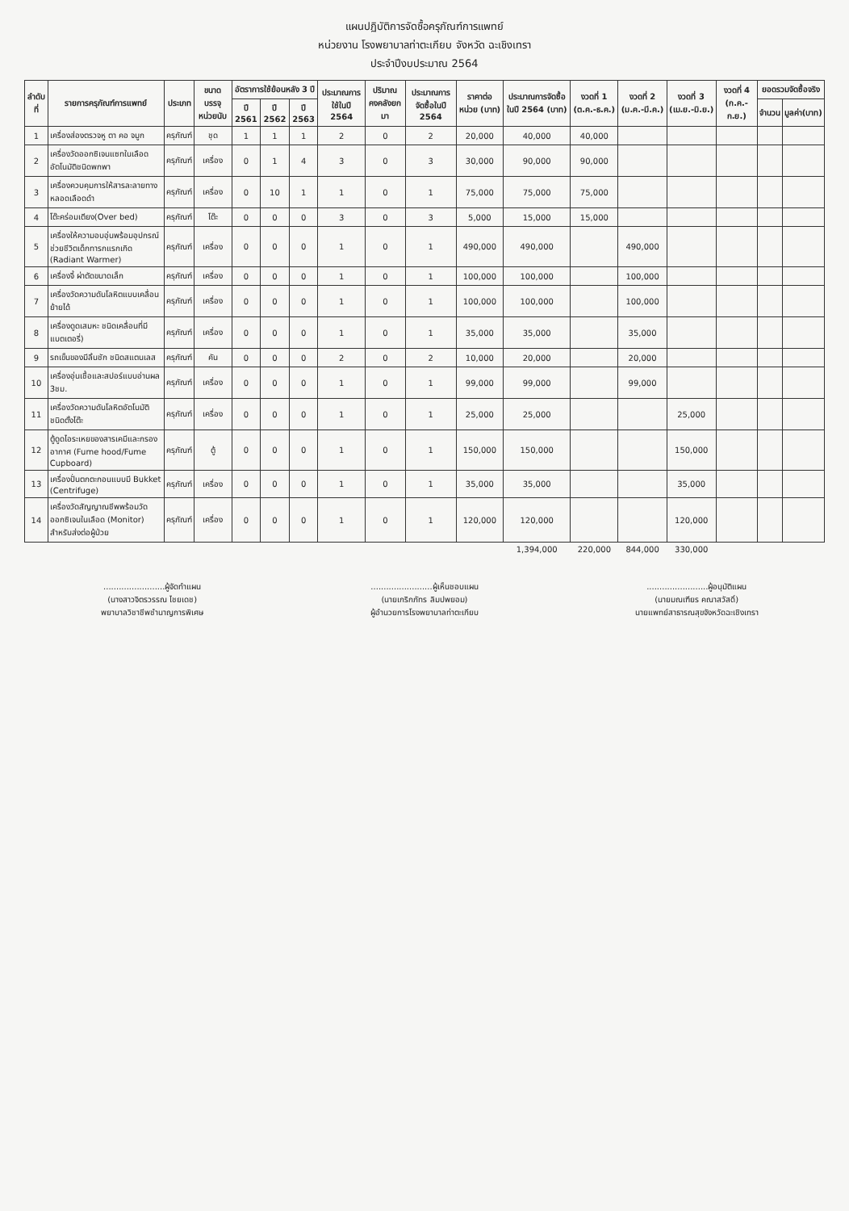แผนปฏิบัติการจัดซื้อครุภัณฑ์การแพทย์
หน่วยงาน โรงพยาบาลท่าตะเกียบ จังหวัด ฉะเชิงเทรา
ประจำปีงบประมาณ 2564
| ลำดับที่ | รายการครุภัณฑ์การแพทย์ | ประเภท | ขนาดบรรจุ หน่วยนับ | อัตราการใช้ย้อนหลัง 3 ปี | | | ประมาณการใช้ในปี 2564 | ปริมาณคงคลังยกมา | ประมาณการจัดซื้อในปี 2564 | ราคาต่อหน่วย (บาท) | ประมาณการจัดซื้อในปี 2564 (บาท) | งวดที่ 1 (ต.ค.-ธ.ค.) | งวดที่ 2 (ม.ค.-มี.ค.) | งวดที่ 3 (เม.ย.-มิ.ย.) | งวดที่ 4 (ก.ค.-ก.ย.) | ยอดรวมจัดซื้อจริง | |
| --- | --- | --- | --- | --- | --- | --- | --- | --- | --- | --- | --- | --- | --- | --- | --- | --- | --- |
| | | | | ปี 2561 | ปี 2562 | ปี 2563 | | | | | | | | | | จำนวน | มูลค่า(บาท) |
| 1 | เครื่องส่องตรวจหู ตา คอ จมูก | ครุภัณฑ์ | ชุด | 1 | 1 | 1 | 2 | 0 | 2 | 20,000 | 40,000 | 40,000 | | | | | |
| 2 | เครื่องวัดออกซิเจนแซทในเลือดอัตโนมัติชนิดพกพา | ครุภัณฑ์ | เครื่อง | 0 | 1 | 4 | 3 | 0 | 3 | 30,000 | 90,000 | 90,000 | | | | | |
| 3 | เครื่องควบคุมการให้สารละลายทางหลอดเลือดดำ | ครุภัณฑ์ | เครื่อง | 0 | 10 | 1 | 1 | 0 | 1 | 75,000 | 75,000 | 75,000 | | | | | |
| 4 | โต๊ะคร่อมเตียง(Over bed) | ครุภัณฑ์ | โต๊ะ | 0 | 0 | 0 | 3 | 0 | 3 | 5,000 | 15,000 | 15,000 | | | | | |
| 5 | เครื่องให้ความอบอุ่นพร้อมอุปกรณ์ช่วยชีวิตเด็กทารกแรกเกิด (Radiant Warmer) | ครุภัณฑ์ | เครื่อง | 0 | 0 | 0 | 1 | 0 | 1 | 490,000 | 490,000 | | 490,000 | | | | |
| 6 | เครื่องจี้ ผ่าตัดขนาดเล็ก | ครุภัณฑ์ | เครื่อง | 0 | 0 | 0 | 1 | 0 | 1 | 100,000 | 100,000 | | 100,000 | | | | |
| 7 | เครื่องวัดความดันโลหิตแบบเคลื่อนย้ายได้ | ครุภัณฑ์ | เครื่อง | 0 | 0 | 0 | 1 | 0 | 1 | 100,000 | 100,000 | | 100,000 | | | | |
| 8 | เครื่องดูดเสมหะ ชนิดเคลื่อนที่มีแบตเตอรี่) | ครุภัณฑ์ | เครื่อง | 0 | 0 | 0 | 1 | 0 | 1 | 35,000 | 35,000 | | 35,000 | | | | |
| 9 | รถเข็นของมีลิ้นชัก ชนิดสแตนเลส | ครุภัณฑ์ | คัน | 0 | 0 | 0 | 2 | 0 | 2 | 10,000 | 20,000 | | 20,000 | | | | |
| 10 | เครื่องอุ่นเชื้อและสปอร์แบบอ่านผล 3ชม. | ครุภัณฑ์ | เครื่อง | 0 | 0 | 0 | 1 | 0 | 1 | 99,000 | 99,000 | | 99,000 | | | | |
| 11 | เครื่องวัดความดันโลหิตอัตโนมัติ ชนิดตั้งโต๊ะ | ครุภัณฑ์ | เครื่อง | 0 | 0 | 0 | 1 | 0 | 1 | 25,000 | 25,000 | | | 25,000 | | | |
| 12 | ตู้ดูดไอระเหยของสารเคมีและกรองอากาศ (Fume hood/Fume Cupboard) | ครุภัณฑ์ | ตู้ | 0 | 0 | 0 | 1 | 0 | 1 | 150,000 | 150,000 | | | 150,000 | | | |
| 13 | เครื่องปั่นตกตะกอนแบบมี Bukket (Centrifuge) | ครุภัณฑ์ | เครื่อง | 0 | 0 | 0 | 1 | 0 | 1 | 35,000 | 35,000 | | | 35,000 | | | |
| 14 | เครื่องวัดสัญญาณชีพพร้อมวัดออกซิเจนในเลือด (Monitor) สำหรับส่งต่อผู้ป่วย | ครุภัณฑ์ | เครื่อง | 0 | 0 | 0 | 1 | 0 | 1 | 120,000 | 120,000 | | | 120,000 | | | |
| | | | | | | | | | | | 1,394,000 | 220,000 | 844,000 | 330,000 | | | |
........................ผู้จัดทำแผน
(นางสาวจิตรวรรณ ไชยเดช)
พยาบาลวิชาชีพชำนาญการพิเศษ
........................ผู้เห็นชอบแผน
(นายเกริกภัทร ลิมปพยอม)
ผู้อำนวยการโรงพยาบาลท่าตะเกียบ
........................ผู้อนุมัติแผน
(นายมณเฑียร คณาสวัสดิ์)
นายแพทย์สาธารณสุขจังหวัดฉะเชิงเทรา